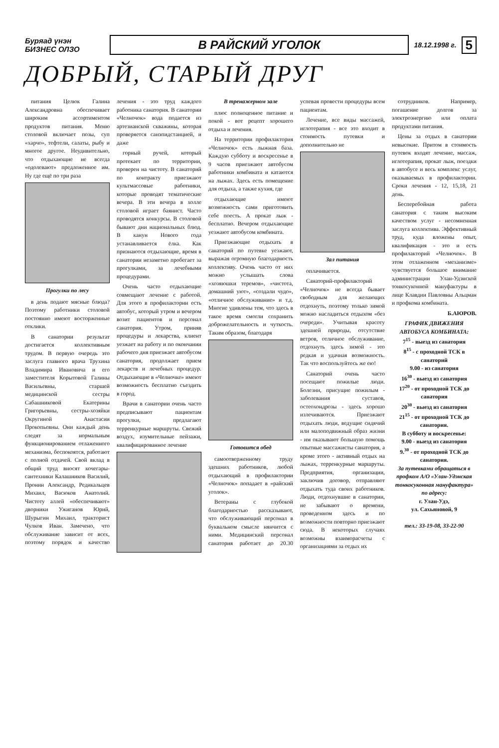Буряад үнэн
БИЗНЕС ОЛЗО
В РАЙСКИЙ УГОЛОК
18.12.1998 г.
5
ДОБРЫЙ, СТАРЫЙ ДРУГ
питания Целюк Галина Александровна обеспечивает широким ассортиментом продуктов питания. Меню столовой включает позы, суп «харчо», тефтели, салаты, рыбу и многое другое. Неудивительно, что отдыхающие не всегда «одолевают» предложенное им. Ну где ещё по три раза
Прогулки по лесу
в день подают мясные блюда? Поэтому работники столовой постоянно имеют восторженные отклики.
В санатории результат достигается коллективным трудом. В первую очередь это заслуга главного врача Трухина Владимира Ивановича и его заместителя Корытовой Галины Васильевны, старшей медицинской сестры Сабашниковой Екатерины Григорьевны, сестры-хозяйки Округиной Анастасии Прокопьевны. Они каждый день следят за нормальным функционированием отлаженного механизма, беспокоятся, работают с полной отдачей. Свой вклад в общий труд вносят кочегары-сантехники Калашников Василий, Пронин Александр, Редикальцев Михаил, Васюков Анатолий. Чистоту аллей «обеспечивают» дворники Ужиганов Юрий, Шурыгин Михаил, тракторист Чулков Иван. Замечено, что обслуживание зависит от всех, поэтому порядок и качество лечения - это труд каждого работника санатория. В санатории «Челночок» вода подается из артезианской скважины, которая проверяется санэпидстанцией, и даже
горный ручей, который протекает по территории, проверен на чистоту. В санаторий по контракту приезжают культмассовые работники, которые проводят тематические вечера. В эти вечера в холле столовой играет баянист. Часто проводятся конкурсы. В столовой бывают дни национальных блюд. В канун Нового года устанавливается ёлка. Как признаются отдыхающие, время в санатории незаметно пробегает за прогулками, за лечебными процедурами.
Очень часто отдыхающие совмещают лечение с работой. Для этого в профилактории есть автобус, который утром и вечером возит пациентов и персонал санатория. Утром, приняв процедуры и лекарства, клиент уезжает на работу и по окончании рабочего дня приезжает автобусом санатория, продолжает прием лекарств и лечебных процедур. Отдыхающие в «Челночке» имеют возможность бесплатно съездить в город.
Врачи в санатории очень часто предписывают пациентам прогулки, предлагают терренкурные маршруты. Свежий воздух, изумительные пейзажи, квалифицированное лечение
В тренажерном зале
плюс полноценное питание и покой - вот рецепт хорошего отдыха и лечения.
На территории профилактория «Челночок» есть лыжная база. Каждую субботу и воскресенье в 9 часов приезжают автобусом работники комбината и катаются на лыжах. Здесь есть помещение для отдыха, а также кухня, где
отдыхающие имеют возможность сами приготовить себе поесть. А прокат лыж - бесплатно. Вечером отдыхающие уезжают автобусом комбината.
Приезжающие отдыхать в санаторий по путевке уезжают, выражая огромную благодарность коллективу. Очень часто от них можно услышать слова «хозяюшки теремов», «чистота, домашний уют», «создали чудо», «отличное обслуживание» и т.д. Многие удивлены тем, что здесь в такое время смогли сохранить доброжелательность и чуткость. Таким образом, благодаря
Готовится обед
самоотверженному труду здешних работников, любой отдыхающий в профилактории «Челночок» попадает в «райский уголок».
Ветераны с глубокой благодарностью рассказывают, что обслуживающий персонал в буквальном смысле нянчится с ними. Медицинский персонал санатория работает до 20.30 успевая провести процедуры всем пациентам.
Лечение, все виды массажей, иглотерапия - все это входит в стоимость путевки и дополнительно не
Зал питания
оплачивается.
Санаторий-профилакторий «Челночок» не всегда бывает свободным для желающих отдохнуть, поэтому только зимой можно насладиться отдыхом «без очереди». Учитывая красоту здешней природы, отсутствие ветров, отличное обслуживание, отдохнуть здесь зимой - это редкая и удачная возможность. Так что воспользуйтесь же ею!
Санаторий очень часто посещают пожилые люди. Болезни, присущие пожилым - заболевания суставов, остеохондрозы - здесь хорошо излечиваются. Приезжают отдыхать люди, ведущие сидячий или малоподвижный образ жизни - им оказывают большую помощь опытные массажисты санатория, а кроме этого - активный отдых на лыжах, терренкурные маршруты. Предприятия, организации, заключив договор, отправляют отдыхать туда своих работников. Люди, отдохнувшие в санатории, не забывают о времени, проведенном здесь и по возможности повторно приезжают сюда. В некоторых случаях возможны взаиморасчеты с организациями за отдых их
сотрудников. Например, погашение долгов за электроэнергию или оплата продуктами питания.
Цены за отдых в санатории невысокие. Притом в стоимость путевок входят лечение, массаж, иглотерапия, прокат лыж, поездки в автобусе и весь комплекс услуг, оказываемых в профилактории. Сроки лечения - 12, 15,18, 21 день.
Бесперебойная работа санатория с таким высоким качеством услуг - несомненная заслуга коллектива. Эффективный труд, куда вложены опыт, квалификация - это и есть профилакторий «Челночок». В этом отлаженном «механизме» чувствуется большое внимание администрации Улан-Удэнской тонкосуконной мануфактуры в лице Клавдии Павловны Альцман и профкома комбината.
Б.АЮРОВ.
ГРАФИК ДВИЖЕНИЯ АВТОБУСА КОМБИНАТА:
7<sup>15</sup> - выезд из санатория
8<sup>15</sup> - с проходной ТСК в санаторий
9.00 - из санатория
16<sup>30</sup> - выезд из санатория
17<sup>20</sup> - от проходной ТСК до санатория
20<sup>30</sup> - выезд из санатория
21<sup>15</sup> - от проходной ТСК до санатория.
В субботу и воскресенье:
9.00 - выезд из санатория
9.<sup>30</sup> - от проходной ТСК до санатория.
За путевками обращаться в профком А/О «Улан-Удэнская тонкосуконная мануфактура» по адресу:
г. Улан-Удэ,
ул. Сахьяновой, 9
тел.: 33-19-08, 33-22-90